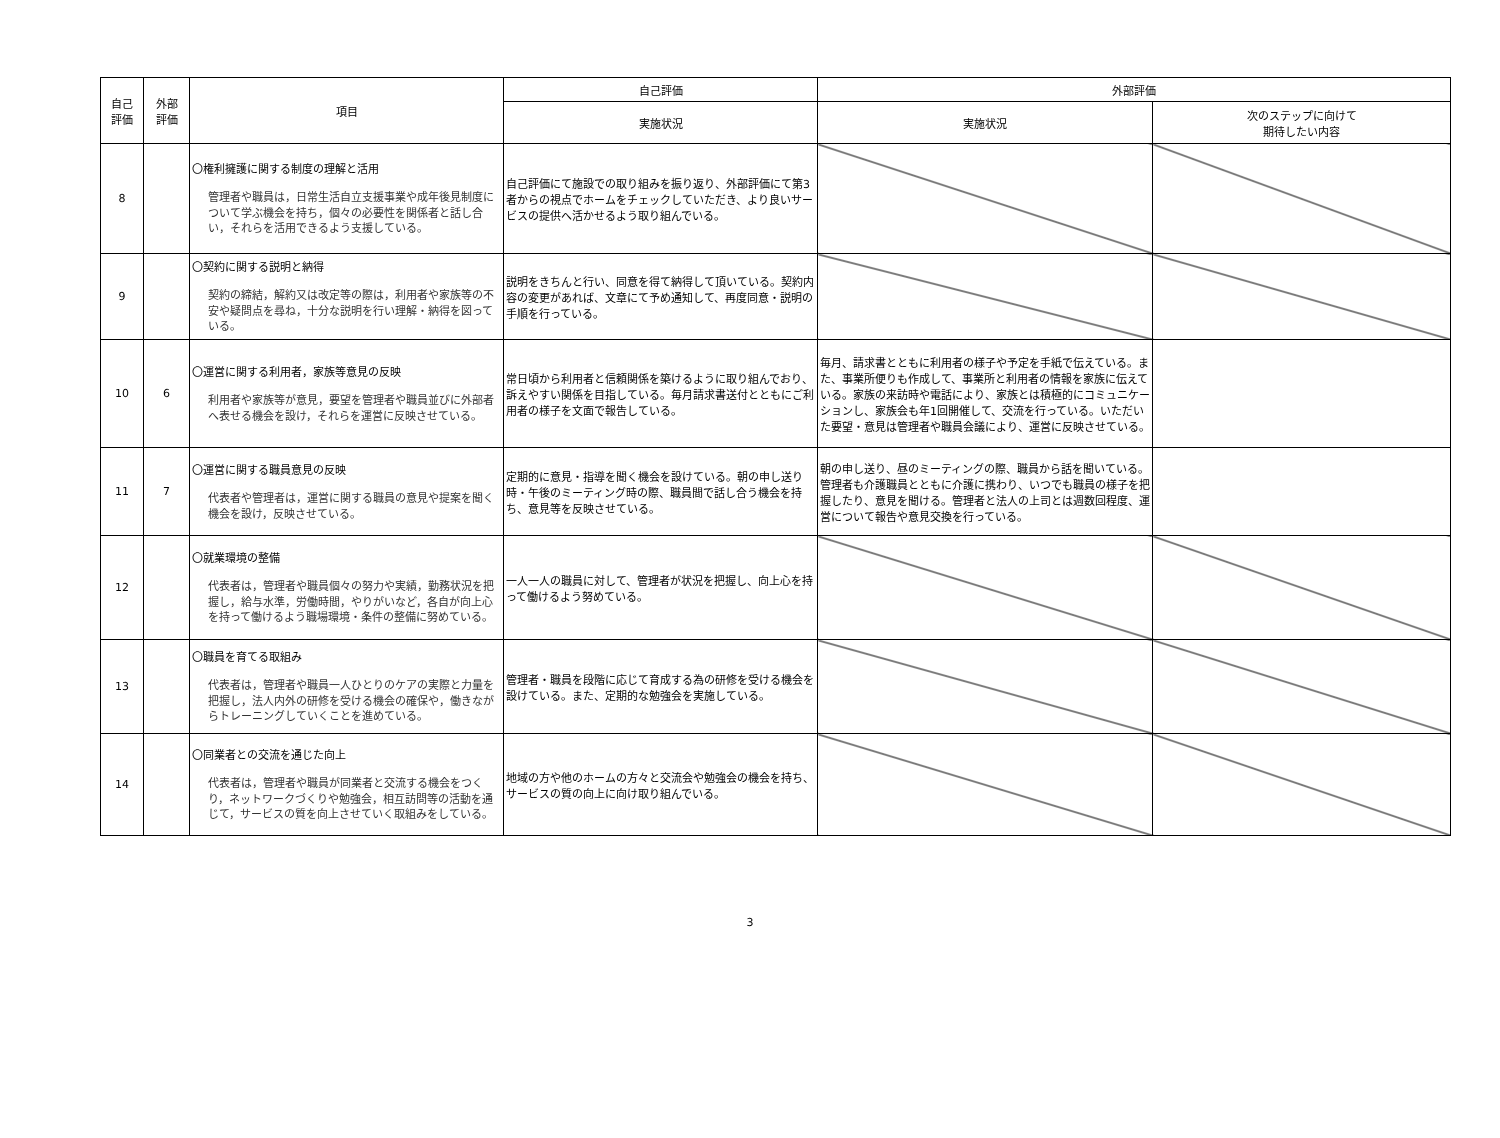| 自己 評価 | 外部 評価 | 項目 | 自己評価 | 外部評価 | |
| --- | --- | --- | --- | --- | --- |
| | | | 実施状況 | 実施状況 | 次のステップに向けて 期待したい内容 |
| 8 | | 〇権利擁護に関する制度の理解と活用 管理者や職員は，日常生活自立支援事業や成年後見制度について学ぶ機会を持ち，個々の必要性を関係者と話し合い，それらを活用できるよう支援している。 | 自己評価にて施設での取り組みを振り返り、外部評価にて第3者からの視点でホームをチェックしていただき、より良いサービスの提供へ活かせるよう取り組んでいる。 | | |
| 9 | | 〇契約に関する説明と納得 契約の締結，解約又は改定等の際は，利用者や家族等の不安や疑問点を尋ね，十分な説明を行い理解・納得を図っている。 | 説明をきちんと行い、同意を得て納得して頂いている。契約内容の変更があれば、文章にて予め通知して、再度同意・説明の手順を行っている。 | | |
| 10 | 6 | 〇運営に関する利用者，家族等意見の反映 利用者や家族等が意見，要望を管理者や職員並びに外部者へ表せる機会を設け，それらを運営に反映させている。 | 常日頃から利用者と信頼関係を築けるように取り組んでおり、訴えやすい関係を目指している。毎月請求書送付とともにご利用者の様子を文面で報告している。 | 毎月、請求書とともに利用者の様子や予定を手紙で伝えている。また、事業所便りも作成して、事業所と利用者の情報を家族に伝えている。家族の来訪時や電話により、家族とは積極的にコミュニケーションし、家族会も年1回開催して、交流を行っている。いただいた要望・意見は管理者や職員会議により、運営に反映させている。 | |
| 11 | 7 | 〇運営に関する職員意見の反映 代表者や管理者は，運営に関する職員の意見や提案を聞く機会を設け，反映させている。 | 定期的に意見・指導を聞く機会を設けている。朝の申し送り時・午後のミーティング時の際、職員間で話し合う機会を持ち、意見等を反映させている。 | 朝の申し送り、昼のミーティングの際、職員から話を聞いている。管理者も介護職員とともに介護に携わり、いつでも職員の様子を把握したり、意見を聞ける。管理者と法人の上司とは週数回程度、運営について報告や意見交換を行っている。 | |
| 12 | | 〇就業環境の整備 代表者は，管理者や職員個々の努力や実績，勤務状況を把握し，給与水準，労働時間，やりがいなど，各自が向上心を持って働けるよう職場環境・条件の整備に努めている。 | 一人一人の職員に対して、管理者が状況を把握し、向上心を持って働けるよう努めている。 | | |
| 13 | | 〇職員を育てる取組み 代表者は，管理者や職員一人ひとりのケアの実際と力量を把握し，法人内外の研修を受ける機会の確保や，働きながらトレーニングしていくことを進めている。 | 管理者・職員を段階に応じて育成する為の研修を受ける機会を設けている。また、定期的な勉強会を実施している。 | | |
| 14 | | 〇同業者との交流を通じた向上 代表者は，管理者や職員が同業者と交流する機会をつくり，ネットワークづくりや勉強会，相互訪問等の活動を通じて，サービスの質を向上させていく取組みをしている。 | 地域の方や他のホームの方々と交流会や勉強会の機会を持ち、サービスの質の向上に向け取り組んでいる。 | | |
3